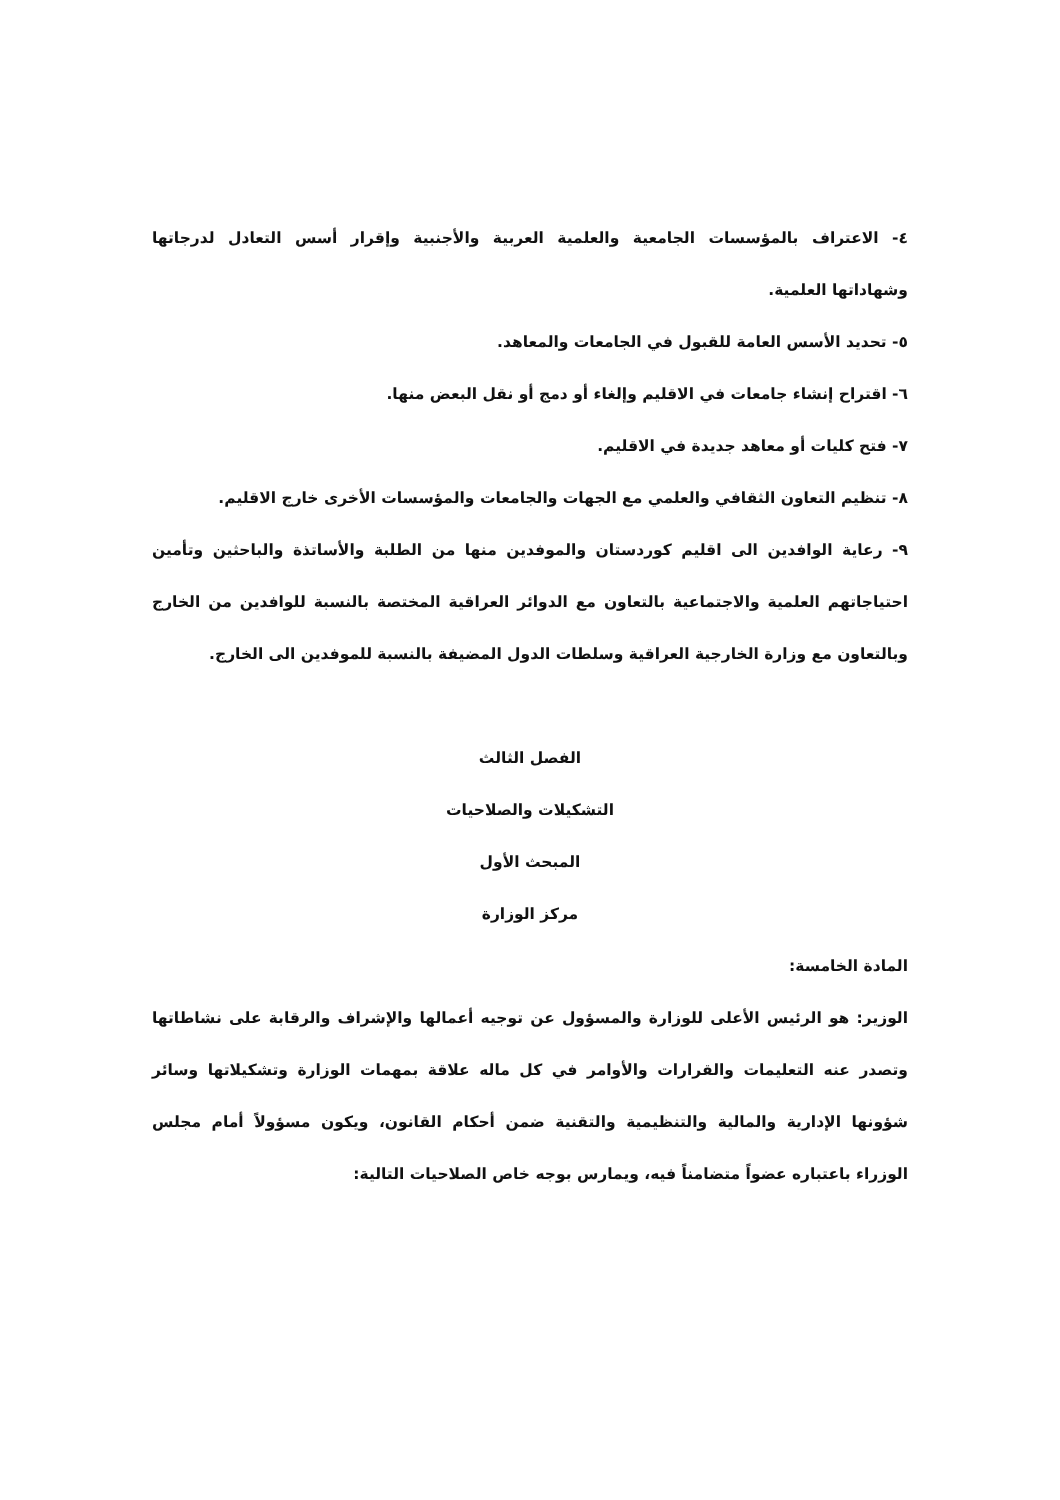٤- الاعتراف بالمؤسسات الجامعية والعلمية العربية والأجنبية وإقرار أسس التعادل لدرجاتها وشهاداتها العلمية.
٥- تحديد الأسس العامة للقبول في الجامعات والمعاهد.
٦- اقتراح إنشاء جامعات في الاقليم وإلغاء أو دمج أو نقل البعض منها.
٧- فتح كليات أو معاهد جديدة في الاقليم.
٨- تنظيم التعاون الثقافي والعلمي مع الجهات والجامعات والمؤسسات الأخرى خارج الاقليم.
٩- رعاية الوافدين الى اقليم كوردستان والموفدين منها من الطلبة والأساتذة والباحثين وتأمين احتياجاتهم العلمية والاجتماعية بالتعاون مع الدوائر العراقية المختصة بالنسبة للوافدين من الخارج وبالتعاون مع وزارة الخارجية العراقية وسلطات الدول المضيفة بالنسبة للموفدين الى الخارج.
الفصل الثالث
التشكيلات والصلاحيات
المبحث الأول
مركز الوزارة
المادة الخامسة:
الوزير: هو الرئيس الأعلى للوزارة والمسؤول عن توجيه أعمالها والإشراف والرقابة على نشاطاتها وتصدر عنه التعليمات والقرارات والأوامر في كل ماله علاقة بمهمات الوزارة وتشكيلاتها وسائر شؤونها الإدارية والمالية والتنظيمية والتقنية ضمن أحكام القانون، ويكون مسؤولاً أمام مجلس الوزراء باعتباره عضواً متضامناً فيه، ويمارس بوجه خاص الصلاحيات التالية: